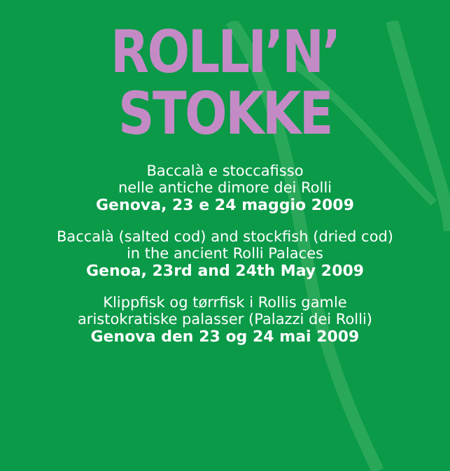ROLLI’N’
STOKKE
Baccalà e stoccafisso
nelle antiche dimore dei Rolli
Genova, 23 e 24 maggio 2009
Baccalà (salted cod) and stockfish (dried cod)
in the ancient Rolli Palaces
Genoa, 23rd and 24th May 2009
Klippfisk og tørrfisk i Rollis gamle
aristokratiske palasser (Palazzi dei Rolli)
Genova den 23 og 24 mai 2009